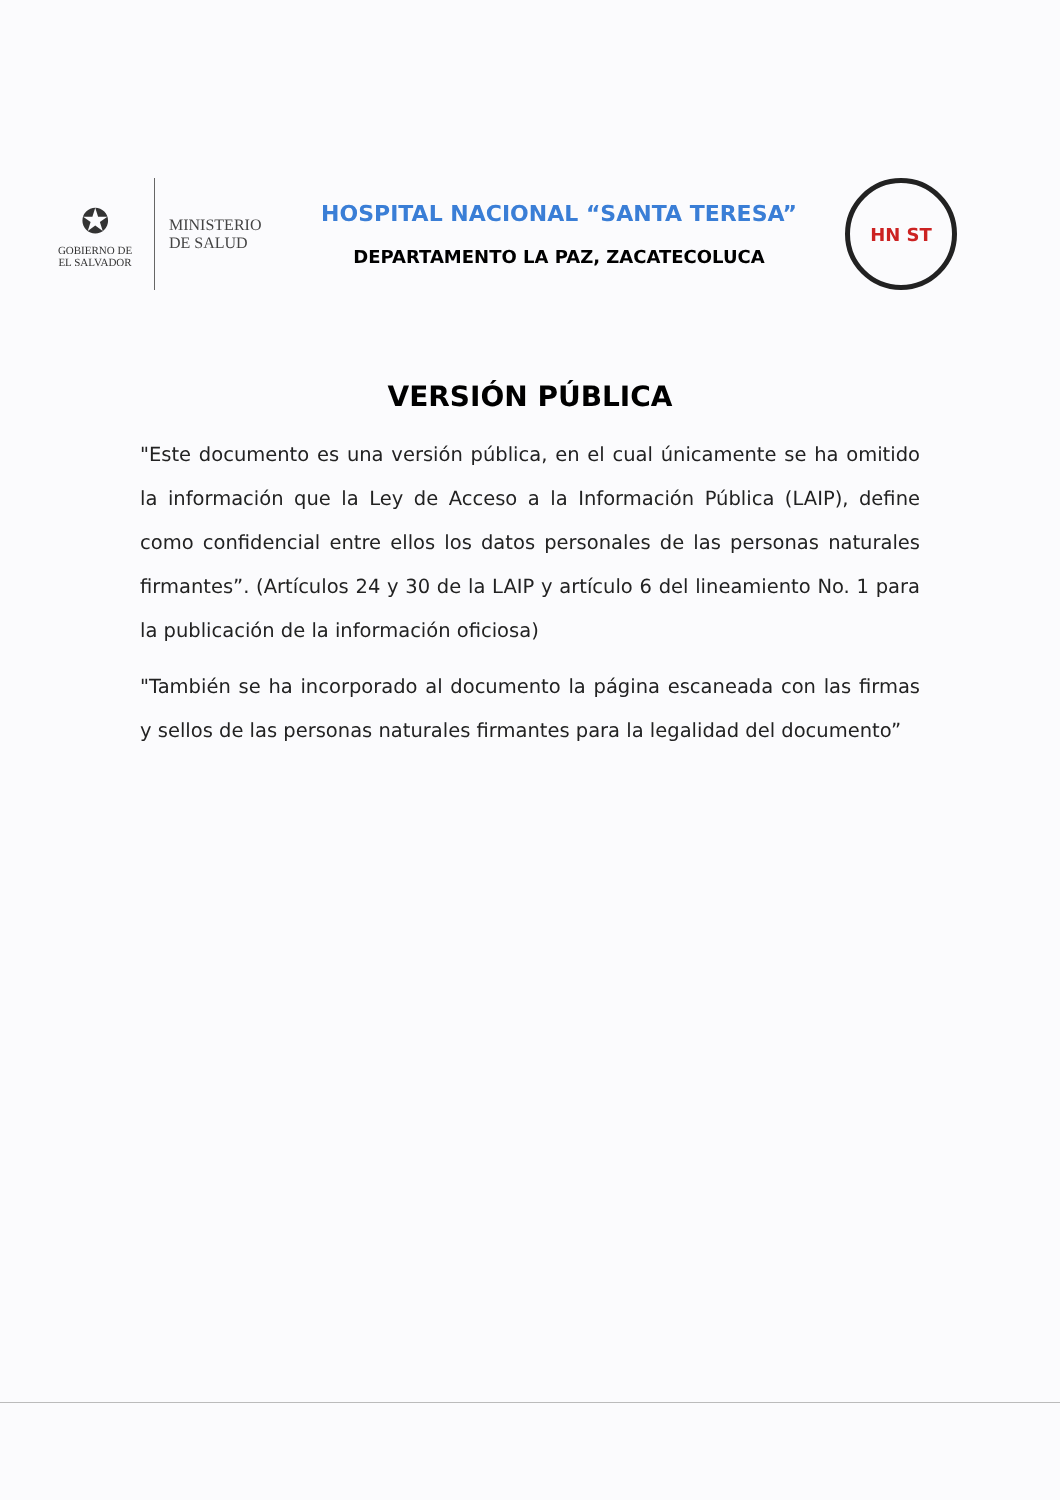✪
GOBIERNO DE
EL SALVADOR
MINISTERIO
DE SALUD
HOSPITAL NACIONAL “SANTA TERESA”
DEPARTAMENTO LA PAZ, ZACATECOLUCA
HN ST
VERSIÓN PÚBLICA
"Este documento es una versión pública, en el cual únicamente se ha omitido la información que la Ley de Acceso a la Información Pública (LAIP), define como confidencial entre ellos los datos personales de las personas naturales firmantes”. (Artículos 24 y 30 de la LAIP y artículo 6 del lineamiento No. 1 para la publicación de la información oficiosa)
"También se ha incorporado al documento la página escaneada con las firmas y sellos de las personas naturales firmantes para la legalidad del documento”